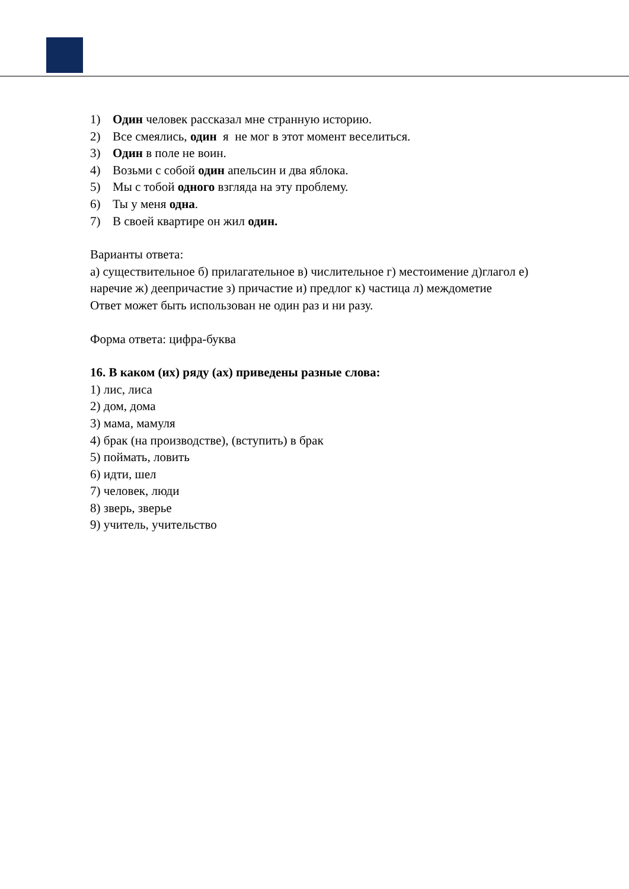1) Один человек рассказал мне странную историю.
2) Все смеялись, один я не мог в этот момент веселиться.
3) Один в поле не воин.
4) Возьми с собой один апельсин и два яблока.
5) Мы с тобой одного взгляда на эту проблему.
6) Ты у меня одна.
7) В своей квартире он жил один.
Варианты ответа:
а) существительное б) прилагательное в) числительное г) местоимение д)глагол е) наречие ж) деепричастие з) причастие и) предлог к) частица л) междометие
Ответ может быть использован не один раз и ни разу.
Форма ответа: цифра-буква
16. В каком (их) ряду (ах) приведены разные слова:
1) лис, лиса
2) дом, дома
3) мама, мамуля
4) брак (на производстве), (вступить) в брак
5) поймать, ловить
6) идти, шел
7) человек, люди
8) зверь, зверье
9) учитель, учительство